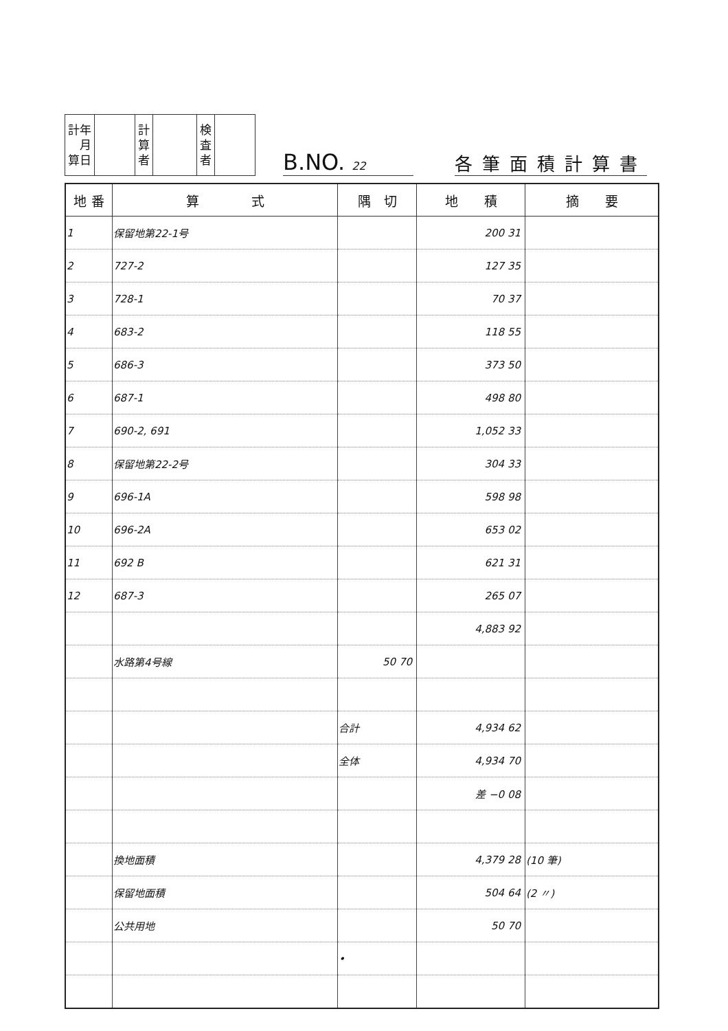| 計年 月 算日 | | 計 算 者 | | 検 査 者 | |
B.NO. 22
各筆面積計算書
| 地 番 | 算 式 | 隅 切 | 地 積 | 摘 要 |
| --- | --- | --- | --- | --- |
| 1 | 保留地第22-1号 | | 200 31 | |
| 2 | 727-2 | | 127 35 | |
| 3 | 728-1 | | 70 37 | |
| 4 | 683-2 | | 118 55 | |
| 5 | 686-3 | | 373 50 | |
| 6 | 687-1 | | 498 80 | |
| 7 | 690-2, 691 | | 1,052 33 | |
| 8 | 保留地第22-2号 | | 304 33 | |
| 9 | 696-1A | | 598 98 | |
| 10 | 696-2A | | 653 02 | |
| 11 | 692 B | | 621 31 | |
| 12 | 687-3 | | 265 07 | |
| | | | 4,883 92 | |
| | 水路第4号線 | 50 70 | | |
| | | 合計 | 4,934 62 | |
| | | 全体 | 4,934 70 | |
| | | | 差 −0 08 | |
| | 換地面積 | | 4,379 28 | (10 筆) |
| | 保留地面積 | | 504 64 | (2 〃) |
| | 公共用地 | | 50 70 | |
| | | • | | |